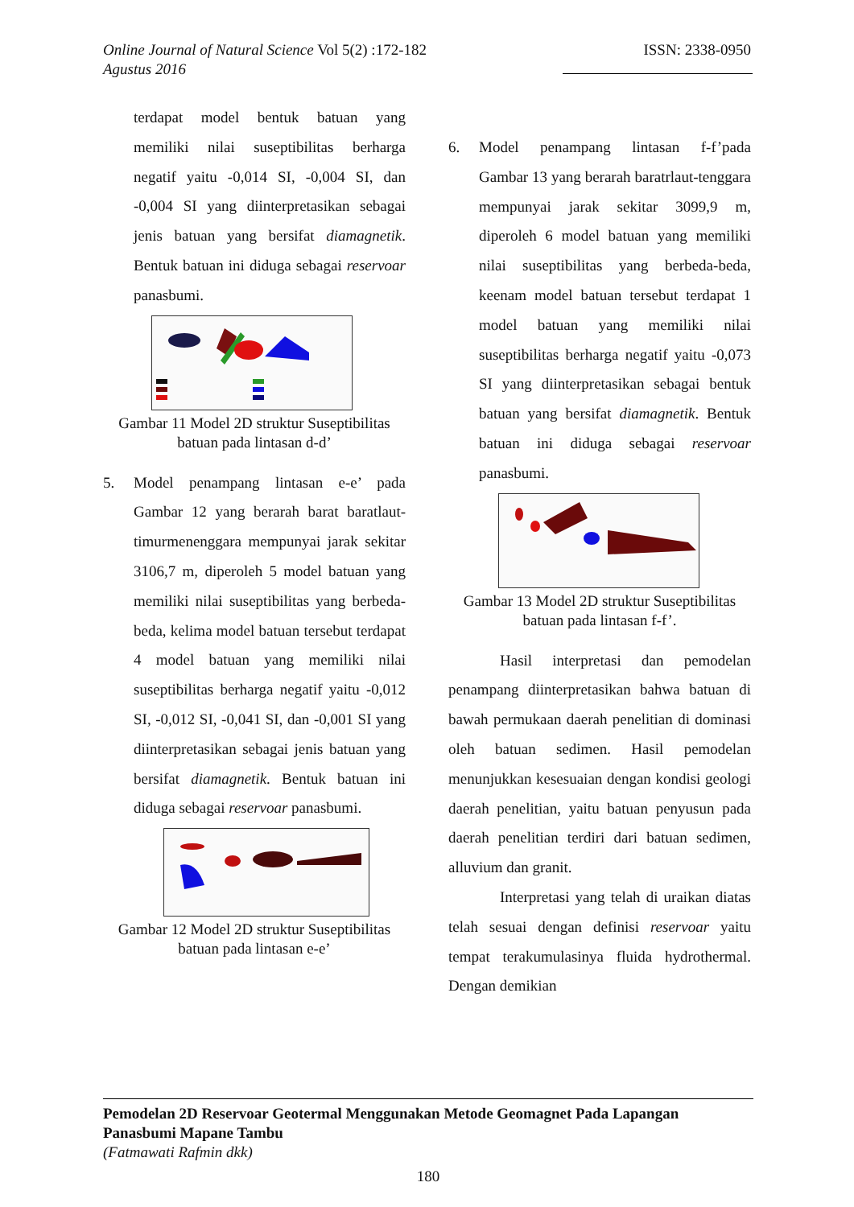ISSN: 2338-0950 Online Journal of Natural Science Vol 5(2) :172-182
Agustus 2016
terdapat model bentuk batuan yang memiliki nilai suseptibilitas berharga negatif yaitu -0,014 SI, -0,004 SI, dan -0,004 SI yang diinterpretasikan sebagai jenis batuan yang bersifat diamagnetik. Bentuk batuan ini diduga sebagai reservoar panasbumi.
Gambar 11 Model 2D struktur Suseptibilitas batuan pada lintasan d-d’
5. Model penampang lintasan e-e’ pada Gambar 12 yang berarah barat baratlaut-timurmenenggara mempunyai jarak sekitar 3106,7 m, diperoleh 5 model batuan yang memiliki nilai suseptibilitas yang berbeda-beda, kelima model batuan tersebut terdapat 4 model batuan yang memiliki nilai suseptibilitas berharga negatif yaitu -0,012 SI, -0,012 SI, -0,041 SI, dan -0,001 SI yang diinterpretasikan sebagai jenis batuan yang bersifat diamagnetik. Bentuk batuan ini diduga sebagai reservoar panasbumi.
Gambar 12 Model 2D struktur Suseptibilitas batuan pada lintasan e-e’
6. Model penampang lintasan f-f’pada Gambar 13 yang berarah baratrlaut-tenggara mempunyai jarak sekitar 3099,9 m, diperoleh 6 model batuan yang memiliki nilai suseptibilitas yang berbeda-beda, keenam model batuan tersebut terdapat 1 model batuan yang memiliki nilai suseptibilitas berharga negatif yaitu -0,073 SI yang diinterpretasikan sebagai bentuk batuan yang bersifat diamagnetik. Bentuk batuan ini diduga sebagai reservoar panasbumi.
Gambar 13 Model 2D struktur Suseptibilitas batuan pada lintasan f-f’.
Hasil interpretasi dan pemodelan penampang diinterpretasikan bahwa batuan di bawah permukaan daerah penelitian di dominasi oleh batuan sedimen. Hasil pemodelan menunjukkan kesesuaian dengan kondisi geologi daerah penelitian, yaitu batuan penyusun pada daerah penelitian terdiri dari batuan sedimen, alluvium dan granit.
Interpretasi yang telah di uraikan diatas telah sesuai dengan definisi reservoar yaitu tempat terakumulasinya fluida hydrothermal. Dengan demikian
Pemodelan 2D Reservoar Geotermal Menggunakan Metode Geomagnet Pada Lapangan Panasbumi Mapane Tambu
(Fatmawati Rafmin dkk)
180